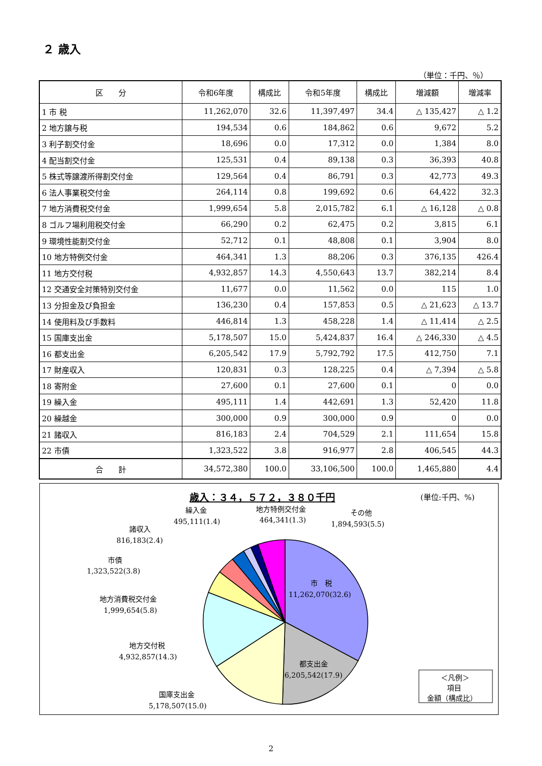２ 歳入
（単位：千円、％）
| 区 分 | 令和6年度 | 構成比 | 令和5年度 | 構成比 | 増減額 | 増減率 |
| --- | --- | --- | --- | --- | --- | --- |
| 1 市 税 | 11,262,070 | 32.6 | 11,397,497 | 34.4 | △ 135,427 | △ 1.2 |
| 2 地方譲与税 | 194,534 | 0.6 | 184,862 | 0.6 | 9,672 | 5.2 |
| 3 利子割交付金 | 18,696 | 0.0 | 17,312 | 0.0 | 1,384 | 8.0 |
| 4 配当割交付金 | 125,531 | 0.4 | 89,138 | 0.3 | 36,393 | 40.8 |
| 5 株式等譲渡所得割交付金 | 129,564 | 0.4 | 86,791 | 0.3 | 42,773 | 49.3 |
| 6 法人事業税交付金 | 264,114 | 0.8 | 199,692 | 0.6 | 64,422 | 32.3 |
| 7 地方消費税交付金 | 1,999,654 | 5.8 | 2,015,782 | 6.1 | △ 16,128 | △ 0.8 |
| 8 ゴルフ場利用税交付金 | 66,290 | 0.2 | 62,475 | 0.2 | 3,815 | 6.1 |
| 9 環境性能割交付金 | 52,712 | 0.1 | 48,808 | 0.1 | 3,904 | 8.0 |
| 10 地方特例交付金 | 464,341 | 1.3 | 88,206 | 0.3 | 376,135 | 426.4 |
| 11 地方交付税 | 4,932,857 | 14.3 | 4,550,643 | 13.7 | 382,214 | 8.4 |
| 12 交通安全対策特別交付金 | 11,677 | 0.0 | 11,562 | 0.0 | 115 | 1.0 |
| 13 分担金及び負担金 | 136,230 | 0.4 | 157,853 | 0.5 | △ 21,623 | △ 13.7 |
| 14 使用料及び手数料 | 446,814 | 1.3 | 458,228 | 1.4 | △ 11,414 | △ 2.5 |
| 15 国庫支出金 | 5,178,507 | 15.0 | 5,424,837 | 16.4 | △ 246,330 | △ 4.5 |
| 16 都支出金 | 6,205,542 | 17.9 | 5,792,792 | 17.5 | 412,750 | 7.1 |
| 17 財産収入 | 120,831 | 0.3 | 128,225 | 0.4 | △ 7,394 | △ 5.8 |
| 18 寄附金 | 27,600 | 0.1 | 27,600 | 0.1 | 0 | 0.0 |
| 19 繰入金 | 495,111 | 1.4 | 442,691 | 1.3 | 52,420 | 11.8 |
| 20 繰越金 | 300,000 | 0.9 | 300,000 | 0.9 | 0 | 0.0 |
| 21 諸収入 | 816,183 | 2.4 | 704,529 | 2.1 | 111,654 | 15.8 |
| 22 市債 | 1,323,522 | 3.8 | 916,977 | 2.8 | 406,545 | 44.3 |
| 合 計 | 34,572,380 | 100.0 | 33,106,500 | 100.0 | 1,465,880 | 4.4 |
歳入：３４，５７２，３８０千円
(単位:千円、%)
市　税
11,262,070(32.6)
都支出金
6,205,542(17.9)
国庫支出金
5,178,507(15.0)
地方交付税
4,932,857(14.3)
地方消費税交付金
1,999,654(5.8)
市債
1,323,522(3.8)
諸収入
816,183(2.4)
繰入金
495,111(1.4)
地方特例交付金
464,341(1.3)
その他
1,894,593(5.5)
＜凡例＞
項目
金額（構成比）
2